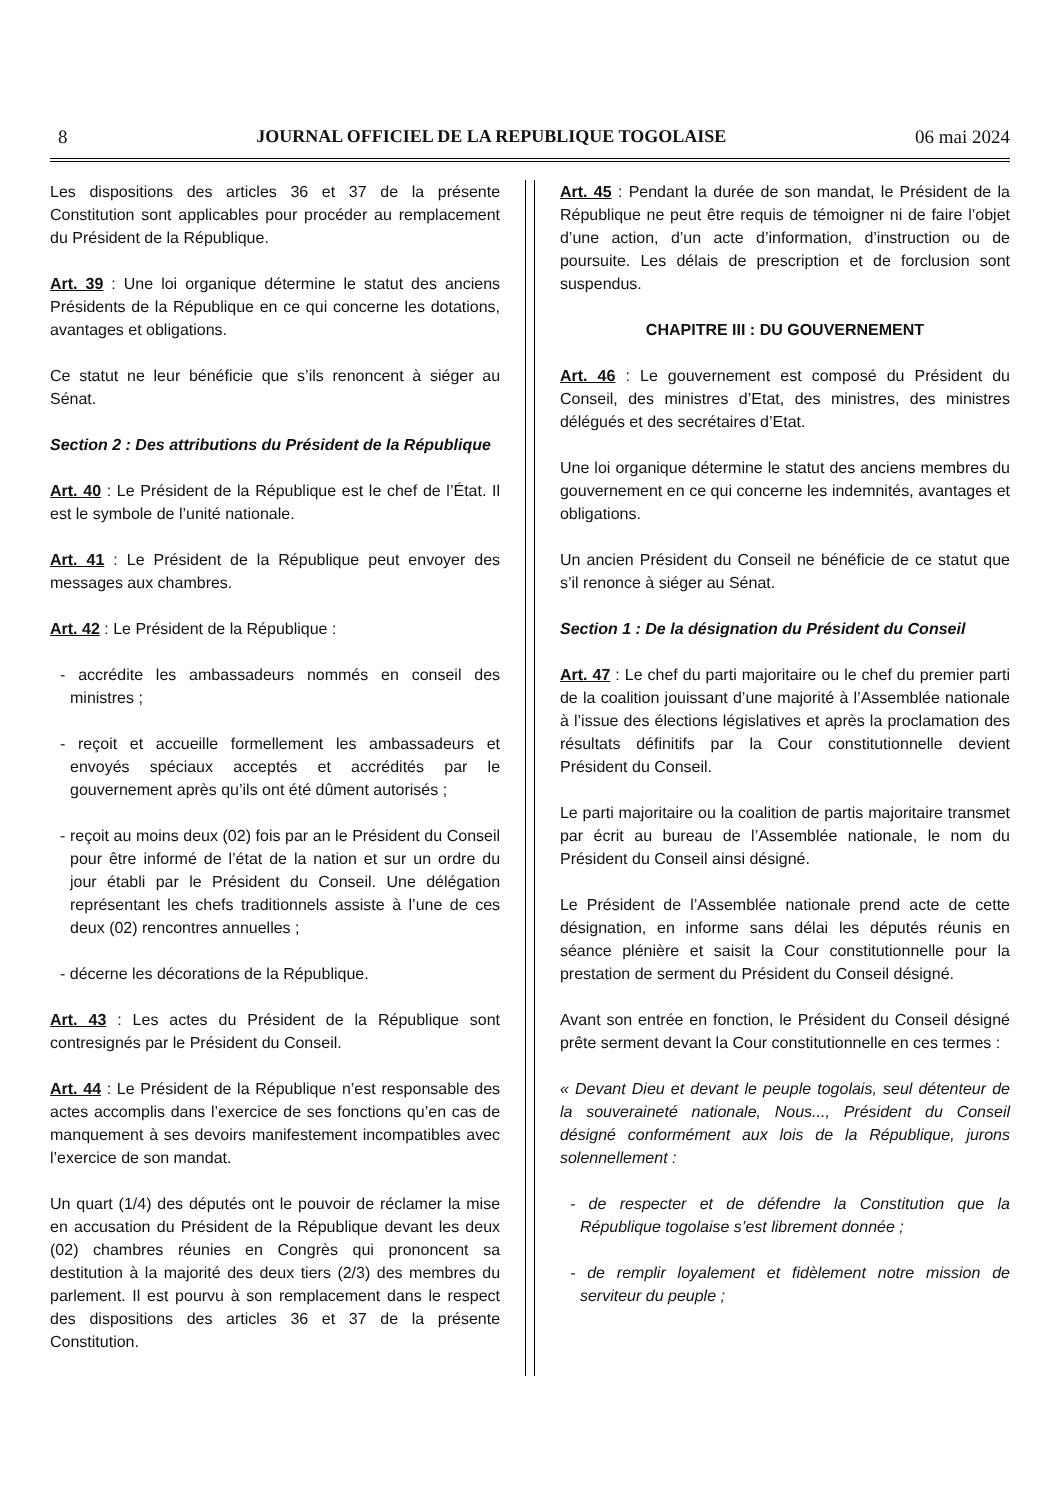8 JOURNAL OFFICIEL DE LA REPUBLIQUE TOGOLAISE 06 mai 2024
Les dispositions des articles 36 et 37 de la présente Constitution sont applicables pour procéder au remplacement du Président de la République.
Art. 39 : Une loi organique détermine le statut des anciens Présidents de la République en ce qui concerne les dotations, avantages et obligations.
Ce statut ne leur bénéficie que s’ils renoncent à siéger au Sénat.
Section 2 : Des attributions du Président de la République
Art. 40 : Le Président de la République est le chef de l’État. Il est le symbole de l’unité nationale.
Art. 41 : Le Président de la République peut envoyer des messages aux chambres.
Art. 42 : Le Président de la République :
- accrédite les ambassadeurs nommés en conseil des ministres ;
- reçoit et accueille formellement les ambassadeurs et envoyés spéciaux acceptés et accrédités par le gouvernement après qu’ils ont été dûment autorisés ;
- reçoit au moins deux (02) fois par an le Président du Conseil pour être informé de l’état de la nation et sur un ordre du jour établi par le Président du Conseil. Une délégation représentant les chefs traditionnels assiste à l’une de ces deux (02) rencontres annuelles ;
- décerne les décorations de la République.
Art. 43 : Les actes du Président de la République sont contresignés par le Président du Conseil.
Art. 44 : Le Président de la République n’est responsable des actes accomplis dans l’exercice de ses fonctions qu’en cas de manquement à ses devoirs manifestement incompatibles avec l’exercice de son mandat.
Un quart (1/4) des députés ont le pouvoir de réclamer la mise en accusation du Président de la République devant les deux (02) chambres réunies en Congrès qui prononcent sa destitution à la majorité des deux tiers (2/3) des membres du parlement. Il est pourvu à son remplacement dans le respect des dispositions des articles 36 et 37 de la présente Constitution.
Art. 45 : Pendant la durée de son mandat, le Président de la République ne peut être requis de témoigner ni de faire l’objet d’une action, d’un acte d’information, d’instruction ou de poursuite. Les délais de prescription et de forclusion sont suspendus.
CHAPITRE III : DU GOUVERNEMENT
Art. 46 : Le gouvernement est composé du Président du Conseil, des ministres d’Etat, des ministres, des ministres délégués et des secrétaires d’Etat.
Une loi organique détermine le statut des anciens membres du gouvernement en ce qui concerne les indemnités, avantages et obligations.
Un ancien Président du Conseil ne bénéficie de ce statut que s’il renonce à siéger au Sénat.
Section 1 : De la désignation du Président du Conseil
Art. 47 : Le chef du parti majoritaire ou le chef du premier parti de la coalition jouissant d’une majorité à l’Assemblée nationale à l’issue des élections législatives et après la proclamation des résultats définitifs par la Cour constitutionnelle devient Président du Conseil.
Le parti majoritaire ou la coalition de partis majoritaire transmet par écrit au bureau de l’Assemblée nationale, le nom du Président du Conseil ainsi désigné.
Le Président de l’Assemblée nationale prend acte de cette désignation, en informe sans délai les députés réunis en séance plénière et saisit la Cour constitutionnelle pour la prestation de serment du Président du Conseil désigné.
Avant son entrée en fonction, le Président du Conseil désigné prête serment devant la Cour constitutionnelle en ces termes :
« Devant Dieu et devant le peuple togolais, seul détenteur de la souveraineté nationale, Nous..., Président du Conseil désigné conformément aux lois de la République, jurons solennellement :
- de respecter et de défendre la Constitution que la République togolaise s’est librement donnée ;
- de remplir loyalement et fidèlement notre mission de serviteur du peuple ;